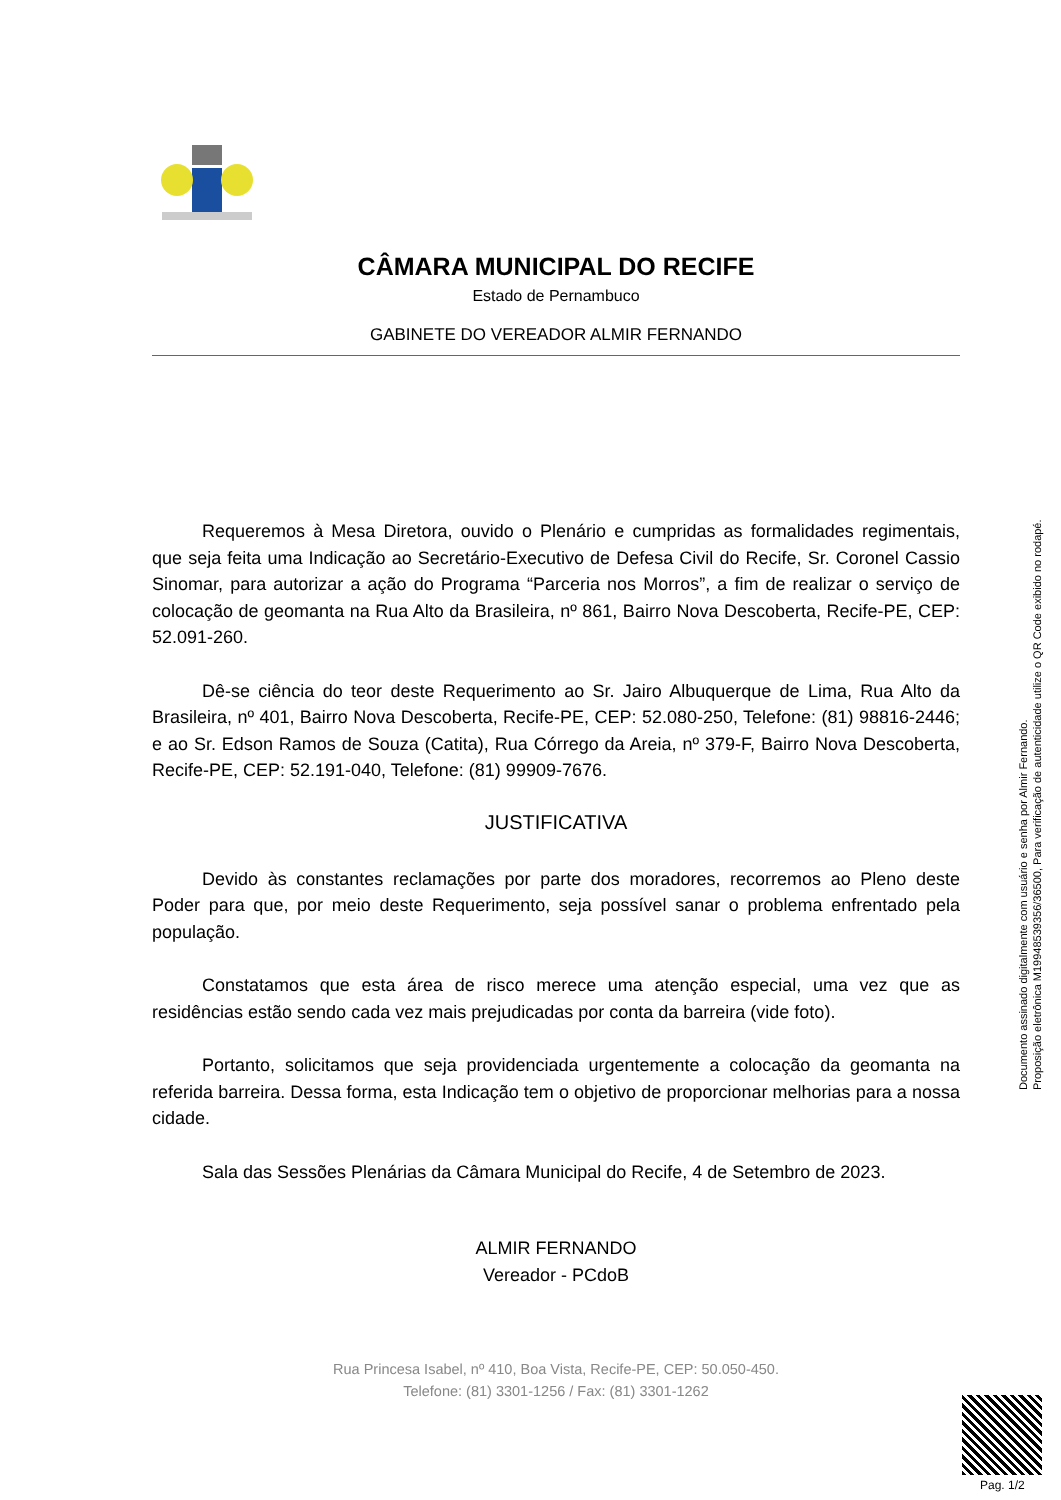CÂMARA MUNICIPAL DO RECIFE
Estado de Pernambuco
GABINETE DO VEREADOR ALMIR FERNANDO
Requeremos à Mesa Diretora, ouvido o Plenário e cumpridas as formalidades regimentais, que seja feita uma Indicação ao Secretário-Executivo de Defesa Civil do Recife, Sr. Coronel Cassio Sinomar, para autorizar a ação do Programa “Parceria nos Morros”, a fim de realizar o serviço de colocação de geomanta na Rua Alto da Brasileira, nº 861, Bairro Nova Descoberta, Recife-PE, CEP: 52.091-260.
Dê-se ciência do teor deste Requerimento ao Sr. Jairo Albuquerque de Lima, Rua Alto da Brasileira, nº 401, Bairro Nova Descoberta, Recife-PE, CEP: 52.080-250, Telefone: (81) 98816-2446; e ao Sr. Edson Ramos de Souza (Catita), Rua Córrego da Areia, nº 379-F, Bairro Nova Descoberta, Recife-PE, CEP: 52.191-040, Telefone: (81) 99909-7676.
JUSTIFICATIVA
Devido às constantes reclamações por parte dos moradores, recorremos ao Pleno deste Poder para que, por meio deste Requerimento, seja possível sanar o problema enfrentado pela população.
Constatamos que esta área de risco merece uma atenção especial, uma vez que as residências estão sendo cada vez mais prejudicadas por conta da barreira (vide foto).
Portanto, solicitamos que seja providenciada urgentemente a colocação da geomanta na referida barreira. Dessa forma, esta Indicação tem o objetivo de proporcionar melhorias para a nossa cidade.
Sala das Sessões Plenárias da Câmara Municipal do Recife, 4 de Setembro de 2023.
ALMIR FERNANDO
Vereador - PCdoB
Rua Princesa Isabel, nº 410, Boa Vista, Recife-PE, CEP: 50.050-450.
Telefone: (81) 3301-1256 / Fax: (81) 3301-1262
Documento assinado digitalmente com usuário e senha por Almir Fernando.
Proposição eletrônica M19948539356/36500, Para verificação de autenticidade utilize o QR Code exibido no rodapé.
Pag. 1/2